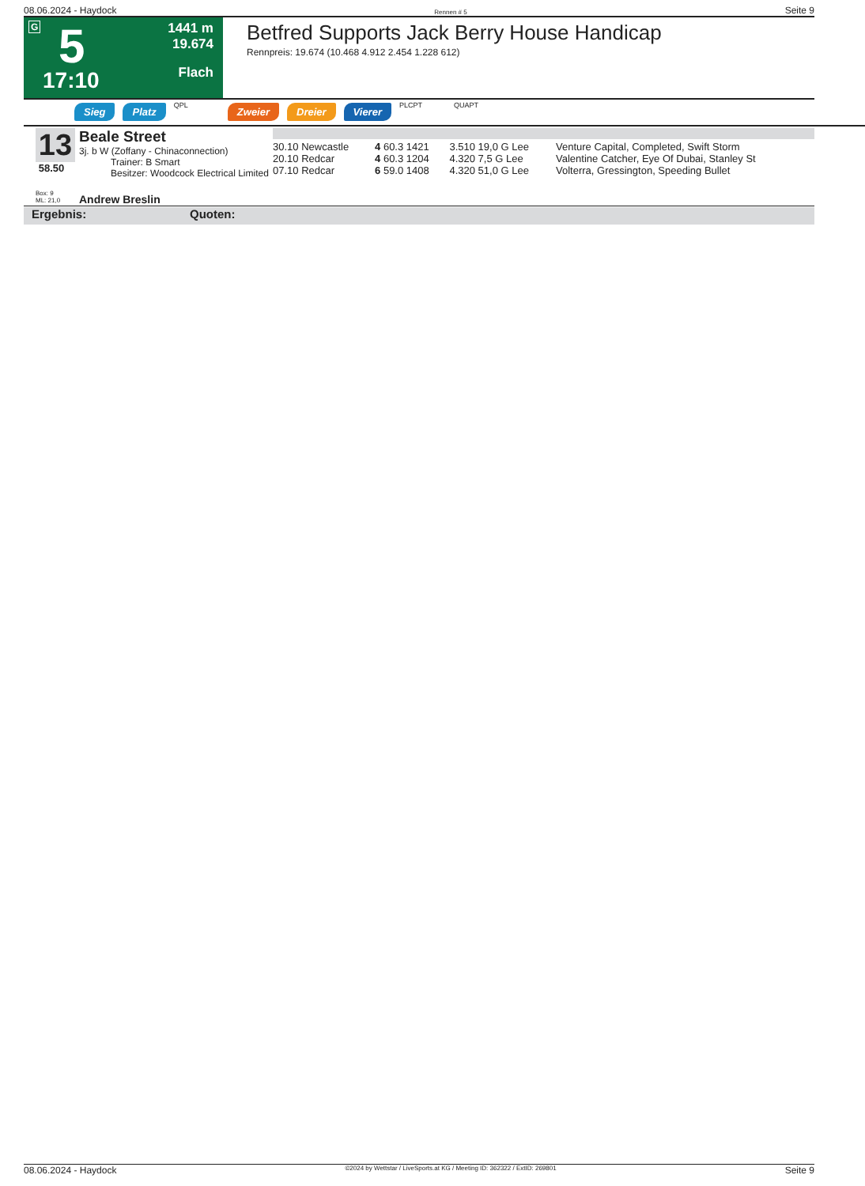08.06.2024 - Haydock Rennen # 5 Seite 9
G 5
17:10
1441 m
19.674
Flach
Betfred Supports Jack Berry House Handicap
Rennpreis: 19.674 (10.468 4.912 2.454 1.228 612)
Sieg Platz QPL Zweier Dreier Vierer PLCPT QUAPT
13
58.50
Box: 9
ML: 21,0
Beale Street
3j. b W (Zoffany - Chinaconnection)
Trainer: B Smart
Besitzer: Woodcock Electrical Limited
Andrew Breslin
| 30.10 Newcastle | 4 60.3 1421 | 3.510 19,0 G Lee | Venture Capital, Completed, Swift Storm |
| 20.10 Redcar | 4 60.3 1204 | 4.320 7,5 G Lee | Valentine Catcher, Eye Of Dubai, Stanley St |
| 07.10 Redcar | 6 59.0 1408 | 4.320 51,0 G Lee | Volterra, Gressington, Speeding Bullet |
Ergebnis: Quoten:
08.06.2024 - Haydock ©2024 by Wettstar / LiveSports.at KG / Meeting ID: 362322 / ExtID: 269801 Seite 9